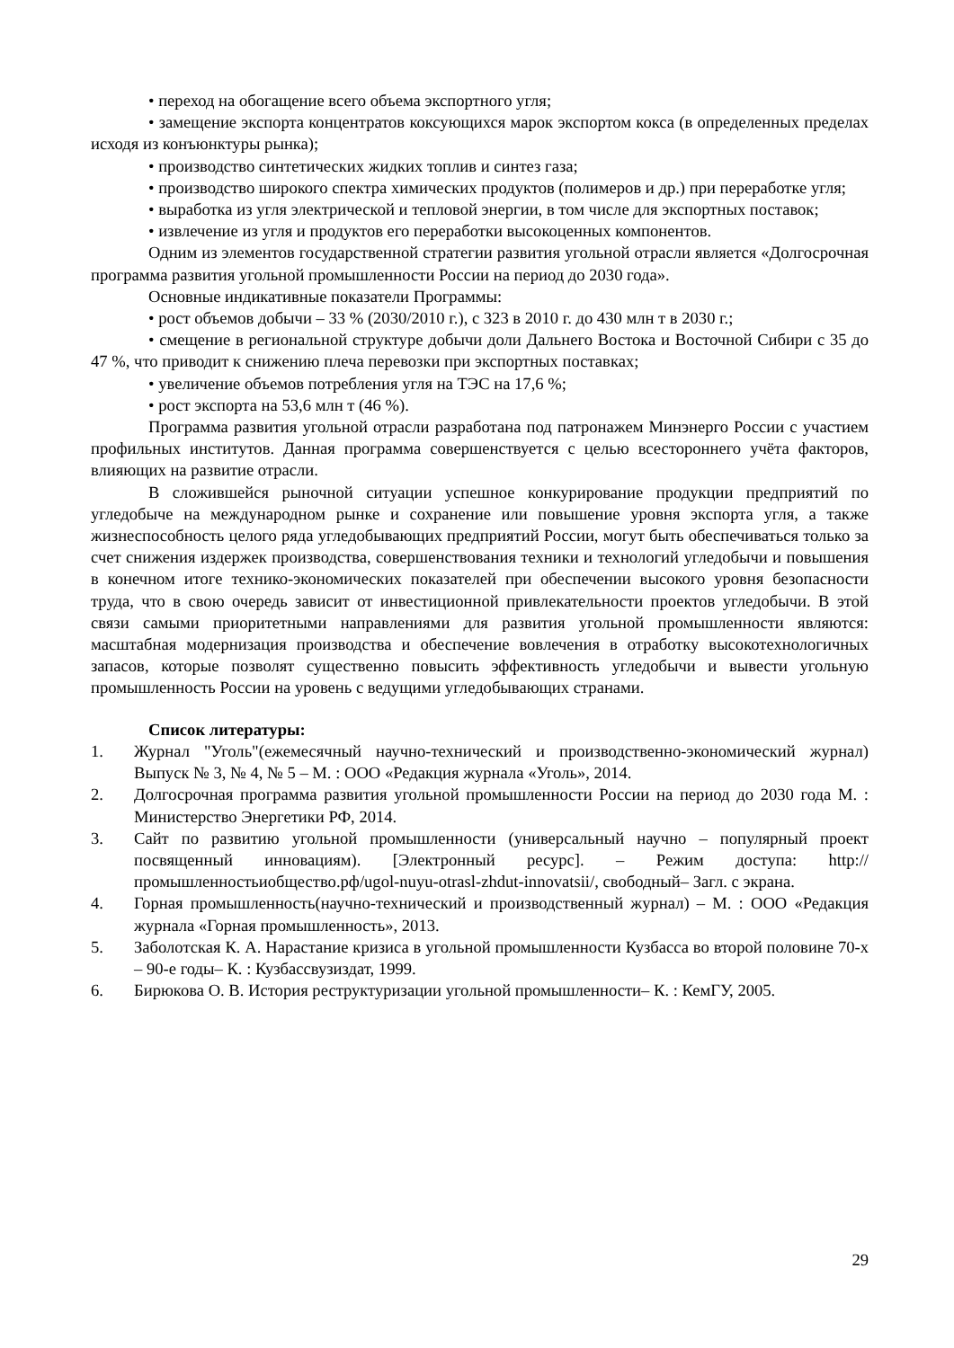• переход на обогащение всего объема экспортного угля;
• замещение экспорта концентратов коксующихся марок экспортом кокса (в определенных пределах исходя из конъюнктуры рынка);
• производство синтетических жидких топлив и синтез газа;
• производство широкого спектра химических продуктов (полимеров и др.) при переработке угля;
• выработка из угля электрической и тепловой энергии, в том числе для экспортных поставок;
• извлечение из угля и продуктов его переработки высокоценных компонентов.
Одним из элементов государственной стратегии развития угольной отрасли является «Долгосрочная программа развития угольной промышленности России на период до 2030 года».
Основные индикативные показатели Программы:
• рост объемов добычи – 33 % (2030/2010 г.), с 323 в 2010 г. до 430 млн т в 2030 г.;
• смещение в региональной структуре добычи доли Дальнего Востока и Восточной Сибири с 35 до 47 %, что приводит к снижению плеча перевозки при экспортных поставках;
• увеличение объемов потребления угля на ТЭС на 17,6 %;
• рост экспорта на 53,6 млн т (46 %).
Программа развития угольной отрасли разработана под патронажем Минэнерго России с участием профильных институтов. Данная программа совершенствуется с целью всестороннего учёта факторов, влияющих на развитие отрасли.
В сложившейся рыночной ситуации успешное конкурирование продукции предприятий по угледобыче на международном рынке и сохранение или повышение уровня экспорта угля, а также жизнеспособность целого ряда угледобывающих предприятий России, могут быть обеспечиваться только за счет снижения издержек производства, совершенствования техники и технологий угледобычи и повышения в конечном итоге технико-экономических показателей при обеспечении высокого уровня безопасности труда, что в свою очередь зависит от инвестиционной привлекательности проектов угледобычи. В этой связи самыми приоритетными направлениями для развития угольной промышленности являются: масштабная модернизация производства и обеспечение вовлечения в отработку высокотехнологичных запасов, которые позволят существенно повысить эффективность угледобычи и вывести угольную промышленность России на уровень с ведущими угледобывающих странами.
Список литературы:
1. Журнал "Уголь"(ежемесячный научно-технический и производственно-экономический журнал) Выпуск № 3, № 4, № 5 – М. : ООО «Редакция журнала «Уголь», 2014.
2. Долгосрочная программа развития угольной промышленности России на период до 2030 года М. : Министерство Энергетики РФ, 2014.
3. Сайт по развитию угольной промышленности (универсальный научно – популярный проект посвященный инновациям). [Электронный ресурс]. – Режим доступа: http://промышленностьиобщество.рф/ugol-nuyu-otrasl-zhdut-innovatsii/, свободный– Загл. с экрана.
4. Горная промышленность(научно-технический и производственный журнал) – М. : ООО «Редакция журнала «Горная промышленность», 2013.
5. Заболотская К. А. Нарастание кризиса в угольной промышленности Кузбасса во второй половине 70-х – 90-е годы– К. : Кузбассвузиздат, 1999.
6. Бирюкова О. В. История реструктуризации угольной промышленности– К. : КемГУ, 2005.
29